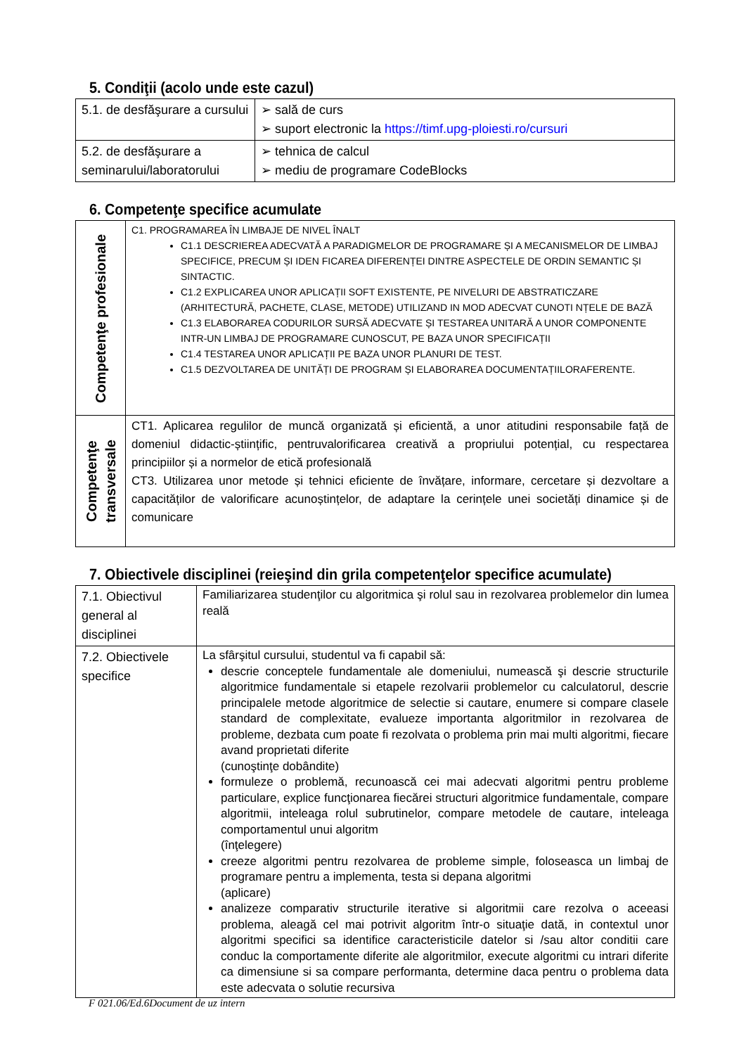5. Condiţii (acolo unde este cazul)
| 5.1. de desfăşurare a cursului | ➢ sală de curs ➢ suport electronic la https://timf.upg-ploiesti.ro/cursuri |
| 5.2. de desfăşurare a seminarului/laboratorului | ➢ tehnica de calcul ➢ mediu de programare CodeBlocks |
6. Competenţe specifice acumulate
| Competenţe profesionale | C1. PROGRAMAREA ÎN LIMBAJE DE NIVEL ÎNALT C1.1 DESCRIEREA ADECVATĂ A PARADIGMELOR DE PROGRAMARE ȘI A MECANISMELOR DE LIMBAJ SPECIFICE, PRECUM ȘI IDEN FICAREA DIFERENȚEI DINTRE ASPECTELE DE ORDIN SEMANTIC ȘI SINTACTIC. C1.2 EXPLICAREA UNOR APLICAȚII SOFT EXISTENTE, PE NIVELURI DE ABSTRATICZARE (ARHITECTURĂ, PACHETE, CLASE, METODE) UTILIZAND IN MOD ADECVAT CUNOTI NȚELE DE BAZĂ C1.3 ELABORAREA CODURILOR SURSĂ ADECVATE ȘI TESTAREA UNITARĂ A UNOR COMPONENTE INTR-UN LIMBAJ DE PROGRAMARE CUNOSCUT, PE BAZA UNOR SPECIFICAȚII C1.4 TESTAREA UNOR APLICAȚII PE BAZA UNOR PLANURI DE TEST. C1.5 DEZVOLTAREA DE UNITĂȚI DE PROGRAM ȘI ELABORAREA DOCUMENTAȚIILORAFERENTE. |
| Competenţe transversale | CT1. Aplicarea regulilor de muncă organizată și eficientă, a unor atitudini responsabile față de domeniul didactic-științific, pentruvalorificarea creativă a propriului potențial, cu respectarea principiilor și a normelor de etică profesională CT3. Utilizarea unor metode și tehnici eficiente de învățare, informare, cercetare și dezvoltare a capacităților de valorificare acunoștințelor, de adaptare la cerințele unei societăți dinamice și de comunicare |
7. Obiectivele disciplinei (reieşind din grila competenţelor specifice acumulate)
| 7.1. Obiectivul general al disciplinei | Familiarizarea studenţilor cu algoritmica şi rolul sau in rezolvarea problemelor din lumea reală |
| 7.2. Obiectivele specifice | La sfârşitul cursului, studentul va fi capabil să: descrie conceptele fundamentale ale domeniului, numească şi descrie structurile algoritmice fundamentale si etapele rezolvarii problemelor cu calculatorul, descrie principalele metode algoritmice de selectie si cautare, enumere si compare clasele standard de complexitate, evalueze importanta algoritmilor in rezolvarea de probleme, dezbata cum poate fi rezolvata o problema prin mai multi algoritmi, fiecare avand proprietati diferite (cunoştinţe dobândite) formuleze o problemă, recunoască cei mai adecvati algoritmi pentru probleme particulare, explice funcţionarea fiecărei structuri algoritmice fundamentale, compare algoritmii, inteleaga rolul subrutinelor, compare metodele de cautare, inteleaga comportamentul unui algoritm (înţelegere) creeze algoritmi pentru rezolvarea de probleme simple, foloseasca un limbaj de programare pentru a implementa, testa si depana algoritmi (aplicare) analizeze comparativ structurile iterative si algoritmii care rezolva o aceeasi problema, aleagă cel mai potrivit algoritm într-o situaţie dată, in contextul unor algoritmi specifici sa identifice caracteristicile datelor si /sau altor conditii care conduc la comportamente diferite ale algoritmilor, execute algoritmi cu intrari diferite ca dimensiune si sa compare performanta, determine daca pentru o problema data este adecvata o solutie recursiva |
F 021.06/Ed.6Document de uz intern